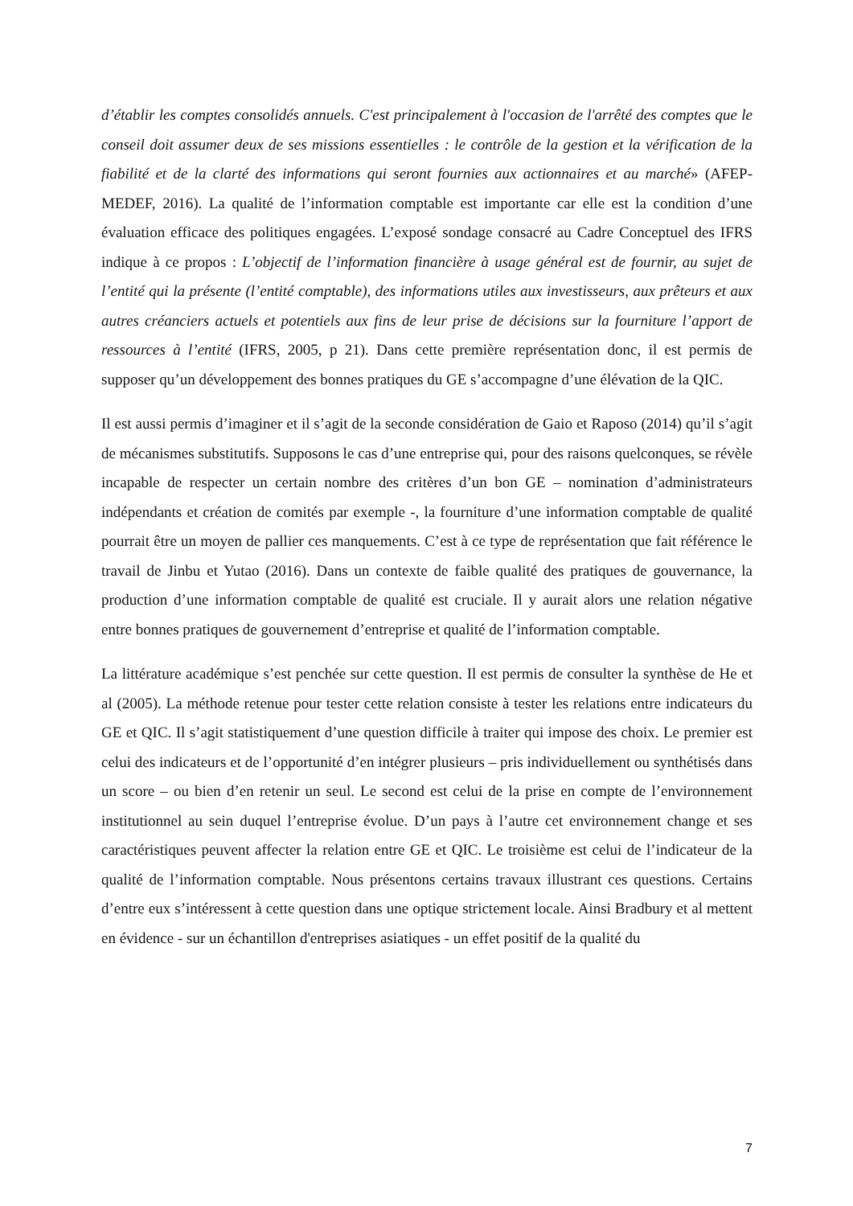d’établir les comptes consolidés annuels. C'est principalement à l'occasion de l'arrêté des comptes que le conseil doit assumer deux de ses missions essentielles : le contrôle de la gestion et la vérification de la fiabilité et de la clarté des informations qui seront fournies aux actionnaires et au marché» (AFEP-MEDEF, 2016). La qualité de l’information comptable est importante car elle est la condition d’une évaluation efficace des politiques engagées. L’exposé sondage consacré au Cadre Conceptuel des IFRS indique à ce propos : L’objectif de l’information financière à usage général est de fournir, au sujet de l’entité qui la présente (l’entité comptable), des informations utiles aux investisseurs, aux prêteurs et aux autres créanciers actuels et potentiels aux fins de leur prise de décisions sur la fourniture l’apport de ressources à l’entité (IFRS, 2005, p 21). Dans cette première représentation donc, il est permis de supposer qu’un développement des bonnes pratiques du GE s’accompagne d’une élévation de la QIC.
Il est aussi permis d’imaginer et il s’agit de la seconde considération de Gaio et Raposo (2014) qu’il s’agit de mécanismes substitutifs. Supposons le cas d’une entreprise qui, pour des raisons quelconques, se révèle incapable de respecter un certain nombre des critères d’un bon GE – nomination d’administrateurs indépendants et création de comités par exemple -, la fourniture d’une information comptable de qualité pourrait être un moyen de pallier ces manquements. C’est à ce type de représentation que fait référence le travail de Jinbu et Yutao (2016). Dans un contexte de faible qualité des pratiques de gouvernance, la production d’une information comptable de qualité est cruciale. Il y aurait alors une relation négative entre bonnes pratiques de gouvernement d’entreprise et qualité de l’information comptable.
La littérature académique s’est penchée sur cette question. Il est permis de consulter la synthèse de He et al (2005). La méthode retenue pour tester cette relation consiste à tester les relations entre indicateurs du GE et QIC. Il s’agit statistiquement d’une question difficile à traiter qui impose des choix. Le premier est celui des indicateurs et de l’opportunité d’en intégrer plusieurs – pris individuellement ou synthétisés dans un score – ou bien d’en retenir un seul. Le second est celui de la prise en compte de l’environnement institutionnel au sein duquel l’entreprise évolue. D’un pays à l’autre cet environnement change et ses caractéristiques peuvent affecter la relation entre GE et QIC. Le troisième est celui de l’indicateur de la qualité de l’information comptable. Nous présentons certains travaux illustrant ces questions. Certains d’entre eux s’intéressent à cette question dans une optique strictement locale. Ainsi Bradbury et al mettent en évidence - sur un échantillon d'entreprises asiatiques - un effet positif de la qualité du
7